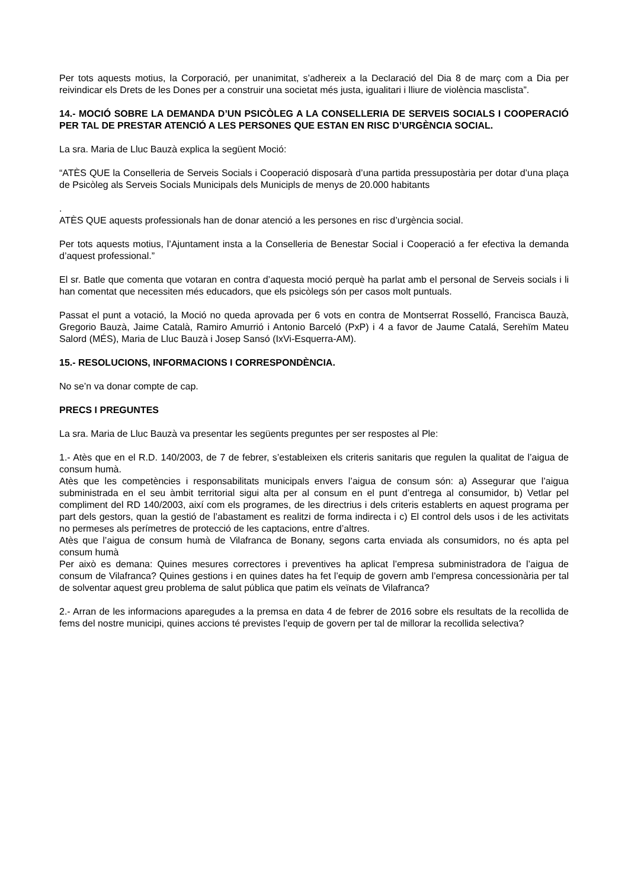Per tots aquests motius, la Corporació, per unanimitat, s’adhereix a la Declaració del Dia 8 de març com a Dia per reivindicar els Drets de les Dones per a construir una societat més justa, igualitari i lliure de violència masclista”.
14.- MOCIÓ SOBRE LA DEMANDA D’UN PSICÒLEG A LA CONSELLERIA DE SERVEIS SOCIALS I COOPERACIÓ PER TAL DE PRESTAR ATENCIÓ A LES PERSONES QUE ESTAN EN RISC D’URGÈNCIA SOCIAL.
La sra. Maria de Lluc Bauzà explica la següent Moció:
“ATÈS QUE la Conselleria de Serveis Socials i Cooperació disposarà d’una partida pressupostària per dotar d’una plaça de Psicòleg als Serveis Socials Municipals dels Municipls de menys de 20.000 habitants
.
ATÈS QUE aquests professionals han de donar atenció a les persones en risc d’urgència social.
Per tots aquests motius, l’Ajuntament insta a la Conselleria de Benestar Social i Cooperació a fer efectiva la demanda d’aquest professional.”
El sr. Batle que comenta que votaran en contra d’aquesta moció perquè ha parlat amb el personal de Serveis socials i li han comentat que necessiten més educadors, que els psicòlegs són per casos molt puntuals.
Passat el punt a votació, la Moció no queda aprovada per 6 vots en contra de Montserrat Rosselló, Francisca Bauzà, Gregorio Bauzà, Jaime Català, Ramiro Amurrió i Antonio Barceló (PxP) i 4 a favor de Jaume Catalá, Serehïm Mateu Salord (MÉS), Maria de Lluc Bauzà i Josep Sansó (IxVi-Esquerra-AM).
15.- RESOLUCIONS, INFORMACIONS I CORRESPONDÈNCIA.
No se’n va donar compte de cap.
PRECS I PREGUNTES
La sra. Maria de Lluc Bauzà va presentar les següents preguntes per ser respostes al Ple:
1.- Atès que en el R.D. 140/2003, de 7 de febrer, s’estableixen els criteris sanitaris que regulen la qualitat de l’aigua de consum humà.
Atès que les competències i responsabilitats municipals envers l’aigua de consum són: a) Assegurar que l’aigua subministrada en el seu àmbit territorial sigui alta per al consum en el punt d’entrega al consumidor, b) Vetlar pel compliment del RD 140/2003, així com els programes, de les directrius i dels criteris establerts en aquest programa per part dels gestors, quan la gestió de l’abastament es realitzi de forma indirecta i c) El control dels usos i de les activitats no permeses als perímetres de protecció de les captacions, entre d’altres.
Atès que l’aigua de consum humà de Vilafranca de Bonany, segons carta enviada als consumidors, no és apta pel consum humà
Per això es demana: Quines mesures correctores i preventives ha aplicat l’empresa subministradora de l’aigua de consum de Vilafranca? Quines gestions i en quines dates ha fet l’equip de govern amb l’empresa concessionària per tal de solventar aquest greu problema de salut pública que patim els veïnats de Vilafranca?
2.- Arran de les informacions aparegudes a la premsa en data 4 de febrer de 2016 sobre els resultats de la recollida de fems del nostre municipi, quines accions té previstes l’equip de govern per tal de millorar la recollida selectiva?